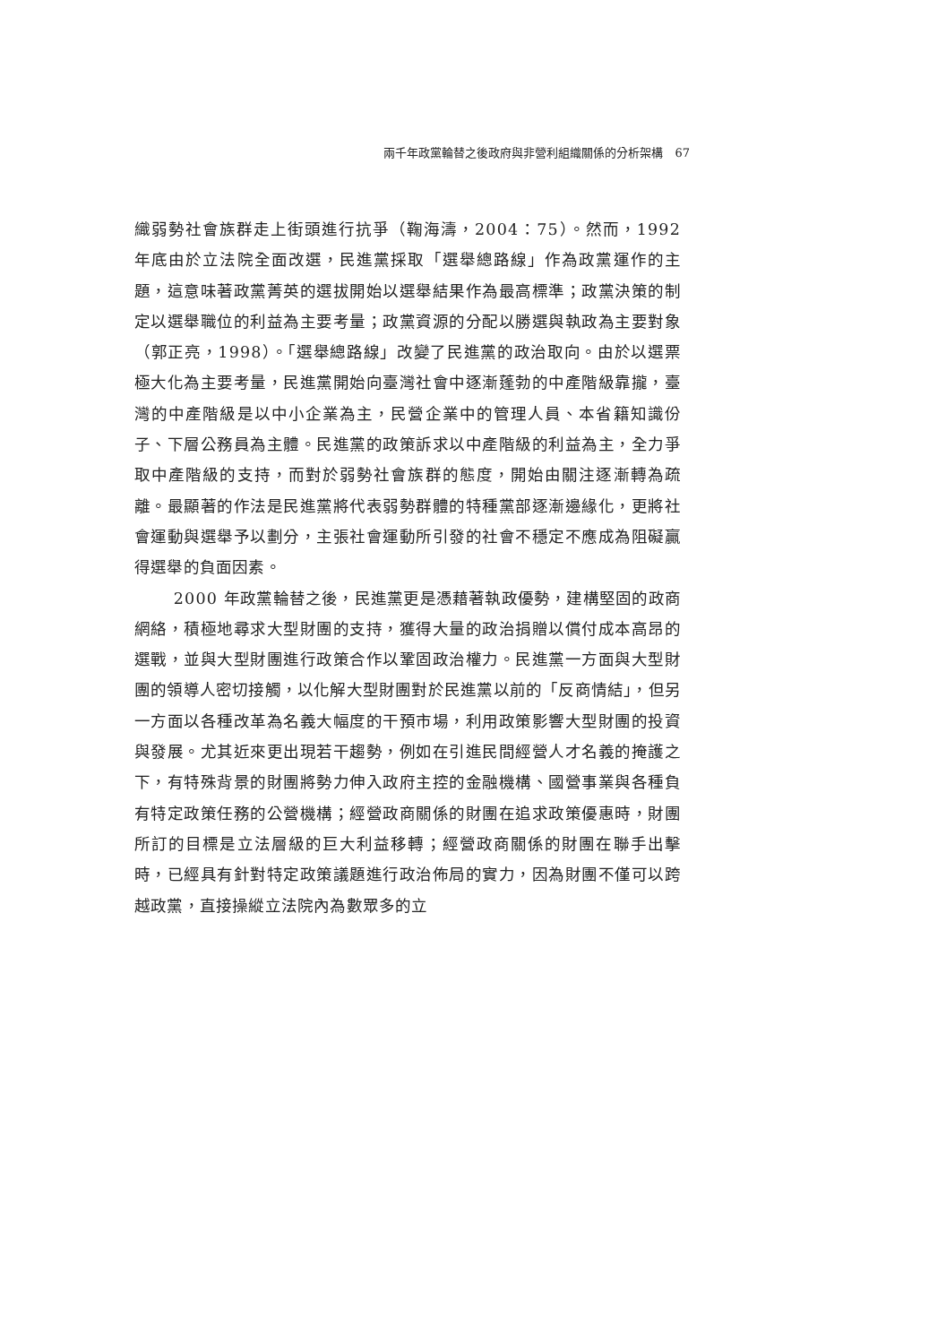兩千年政黨輪替之後政府與非營利組織關係的分析架構　67
織弱勢社會族群走上街頭進行抗爭（鞠海濤，2004：75）。然而，1992 年底由於立法院全面改選，民進黨採取「選舉總路線」作為政黨運作的主題，這意味著政黨菁英的選拔開始以選舉結果作為最高標準；政黨決策的制定以選舉職位的利益為主要考量；政黨資源的分配以勝選與執政為主要對象（郭正亮，1998）。「選舉總路線」改變了民進黨的政治取向。由於以選票極大化為主要考量，民進黨開始向臺灣社會中逐漸蓬勃的中產階級靠攏，臺灣的中產階級是以中小企業為主，民營企業中的管理人員、本省籍知識份子、下層公務員為主體。民進黨的政策訴求以中產階級的利益為主，全力爭取中產階級的支持，而對於弱勢社會族群的態度，開始由關注逐漸轉為疏離。最顯著的作法是民進黨將代表弱勢群體的特種黨部逐漸邊緣化，更將社會運動與選舉予以劃分，主張社會運動所引發的社會不穩定不應成為阻礙贏得選舉的負面因素。
2000 年政黨輪替之後，民進黨更是憑藉著執政優勢，建構堅固的政商網絡，積極地尋求大型財團的支持，獲得大量的政治捐贈以償付成本高昂的選戰，並與大型財團進行政策合作以鞏固政治權力。民進黨一方面與大型財團的領導人密切接觸，以化解大型財團對於民進黨以前的「反商情結」，但另一方面以各種改革為名義大幅度的干預市場，利用政策影響大型財團的投資與發展。尤其近來更出現若干趨勢，例如在引進民間經營人才名義的掩護之下，有特殊背景的財團將勢力伸入政府主控的金融機構、國營事業與各種負有特定政策任務的公營機構；經營政商關係的財團在追求政策優惠時，財團所訂的目標是立法層級的巨大利益移轉；經營政商關係的財團在聯手出擊時，已經具有針對特定政策議題進行政治佈局的實力，因為財團不僅可以跨越政黨，直接操縱立法院內為數眾多的立